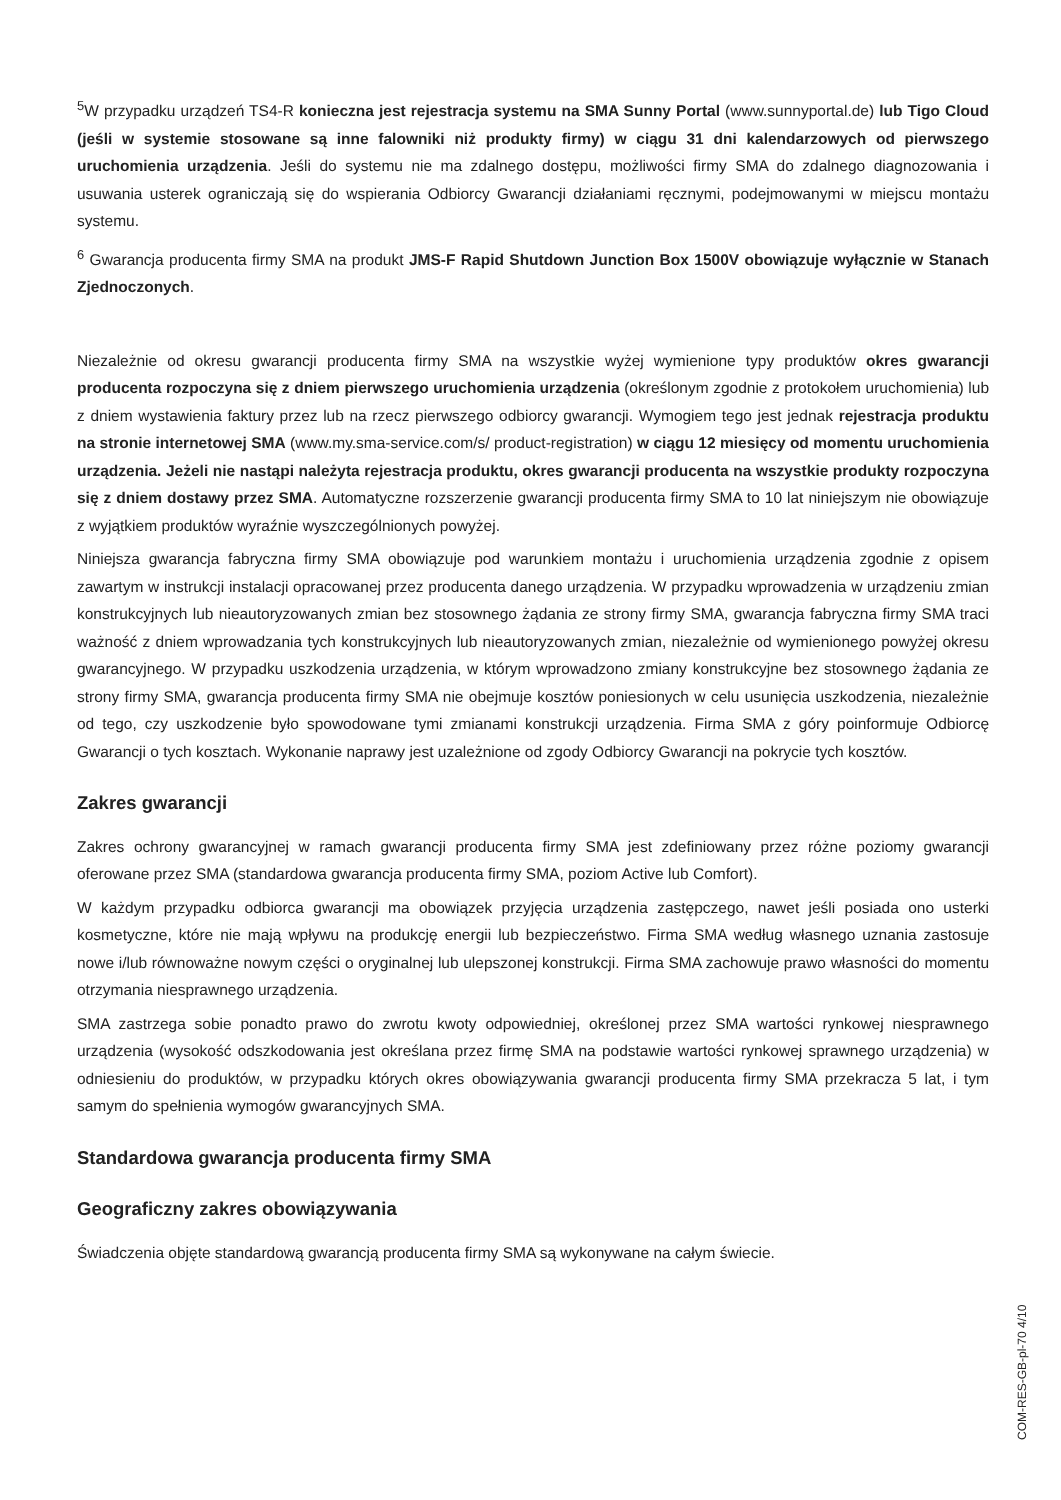<sup>5</sup> W przypadku urządzeń TS4-R konieczna jest rejestracja systemu na SMA Sunny Portal (www.sunnyportal.de) lub Tigo Cloud (jeśli w systemie stosowane są inne falowniki niż produkty firmy) w ciągu 31 dni kalendarzowych od pierwszego uruchomienia urządzenia. Jeśli do systemu nie ma zdalnego dostępu, możliwości firmy SMA do zdalnego diagnozowania i usuwania usterek ograniczają się do wspierania Odbiorcy Gwarancji działaniami ręcznymi, podejmowanymi w miejscu montażu systemu.
<sup>6</sup> Gwarancja producenta firmy SMA na produkt JMS-F Rapid Shutdown Junction Box 1500V obowiązuje wyłącznie w Stanach Zjednoczonych.
Niezależnie od okresu gwarancji producenta firmy SMA na wszystkie wyżej wymienione typy produktów okres gwarancji producenta rozpoczyna się z dniem pierwszego uruchomienia urządzenia (określonym zgodnie z protokołem uruchomienia) lub z dniem wystawienia faktury przez lub na rzecz pierwszego odbiorcy gwarancji. Wymogiem tego jest jednak rejestracja produktu na stronie internetowej SMA (www.my.sma-service.com/s/ product-registration) w ciągu 12 miesięcy od momentu uruchomienia urządzenia. Jeżeli nie nastąpi należyta rejestracja produktu, okres gwarancji producenta na wszystkie produkty rozpoczyna się z dniem dostawy przez SMA. Automatyczne rozszerzenie gwarancji producenta firmy SMA to 10 lat niniejszym nie obowiązuje z wyjątkiem produktów wyraźnie wyszczególnionych powyżej.
Niniejsza gwarancja fabryczna firmy SMA obowiązuje pod warunkiem montażu i uruchomienia urządzenia zgodnie z opisem zawartym w instrukcji instalacji opracowanej przez producenta danego urządzenia. W przypadku wprowadzenia w urządzeniu zmian konstrukcyjnych lub nieautoryzowanych zmian bez stosownego żądania ze strony firmy SMA, gwarancja fabryczna firmy SMA traci ważność z dniem wprowadzania tych konstrukcyjnych lub nieautoryzowanych zmian, niezależnie od wymienionego powyżej okresu gwarancyjnego. W przypadku uszkodzenia urządzenia, w którym wprowadzono zmiany konstrukcyjne bez stosownego żądania ze strony firmy SMA, gwarancja producenta firmy SMA nie obejmuje kosztów poniesionych w celu usunięcia uszkodzenia, niezależnie od tego, czy uszkodzenie było spowodowane tymi zmianami konstrukcji urządzenia. Firma SMA z góry poinformuje Odbiorcę Gwarancji o tych kosztach. Wykonanie naprawy jest uzależnione od zgody Odbiorcy Gwarancji na pokrycie tych kosztów.
Zakres gwarancji
Zakres ochrony gwarancyjnej w ramach gwarancji producenta firmy SMA jest zdefiniowany przez różne poziomy gwarancji oferowane przez SMA (standardowa gwarancja producenta firmy SMA, poziom Active lub Comfort).
W każdym przypadku odbiorca gwarancji ma obowiązek przyjęcia urządzenia zastępczego, nawet jeśli posiada ono usterki kosmetyczne, które nie mają wpływu na produkcję energii lub bezpieczeństwo. Firma SMA według własnego uznania zastosuje nowe i/lub równoważne nowym części o oryginalnej lub ulepszonej konstrukcji. Firma SMA zachowuje prawo własności do momentu otrzymania niesprawnego urządzenia.
SMA zastrzega sobie ponadto prawo do zwrotu kwoty odpowiedniej, określonej przez SMA wartości rynkowej niesprawnego urządzenia (wysokość odszkodowania jest określana przez firmę SMA na podstawie wartości rynkowej sprawnego urządzenia) w odniesieniu do produktów, w przypadku których okres obowiązywania gwarancji producenta firmy SMA przekracza 5 lat, i tym samym do spełnienia wymogów gwarancyjnych SMA.
Standardowa gwarancja producenta firmy SMA
Geograficzny zakres obowiązywania
Świadczenia objęte standardową gwarancją producenta firmy SMA są wykonywane na całym świecie.
COM-RES-GB-pl-70 4/10